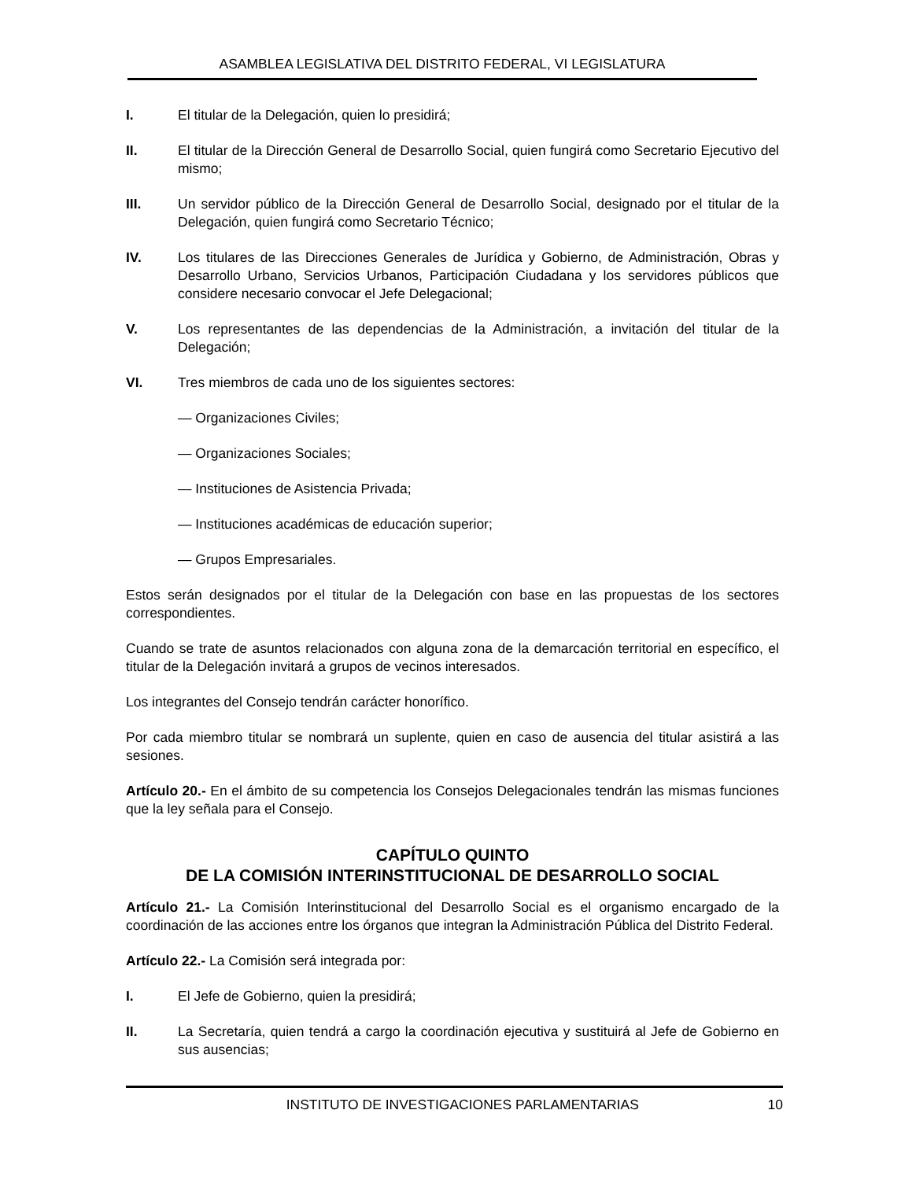ASAMBLEA LEGISLATIVA DEL DISTRITO FEDERAL, VI LEGISLATURA
I. El titular de la Delegación, quien lo presidirá;
II. El titular de la Dirección General de Desarrollo Social, quien fungirá como Secretario Ejecutivo del mismo;
III. Un servidor público de la Dirección General de Desarrollo Social, designado por el titular de la Delegación, quien fungirá como Secretario Técnico;
IV. Los titulares de las Direcciones Generales de Jurídica y Gobierno, de Administración, Obras y Desarrollo Urbano, Servicios Urbanos, Participación Ciudadana y los servidores públicos que considere necesario convocar el Jefe Delegacional;
V. Los representantes de las dependencias de la Administración, a invitación del titular de la Delegación;
VI. Tres miembros de cada uno de los siguientes sectores:
— Organizaciones Civiles;
— Organizaciones Sociales;
— Instituciones de Asistencia Privada;
— Instituciones académicas de educación superior;
— Grupos Empresariales.
Estos serán designados por el titular de la Delegación con base en las propuestas de los sectores correspondientes.
Cuando se trate de asuntos relacionados con alguna zona de la demarcación territorial en específico, el titular de la Delegación invitará a grupos de vecinos interesados.
Los integrantes del Consejo tendrán carácter honorífico.
Por cada miembro titular se nombrará un suplente, quien en caso de ausencia del titular asistirá a las sesiones.
Artículo 20.- En el ámbito de su competencia los Consejos Delegacionales tendrán las mismas funciones que la ley señala para el Consejo.
CAPÍTULO QUINTO
DE LA COMISIÓN INTERINSTITUCIONAL DE DESARROLLO SOCIAL
Artículo 21.- La Comisión Interinstitucional del Desarrollo Social es el organismo encargado de la coordinación de las acciones entre los órganos que integran la Administración Pública del Distrito Federal.
Artículo 22.- La Comisión será integrada por:
I. El Jefe de Gobierno, quien la presidirá;
II. La Secretaría, quien tendrá a cargo la coordinación ejecutiva y sustituirá al Jefe de Gobierno en sus ausencias;
INSTITUTO DE INVESTIGACIONES PARLAMENTARIAS 10